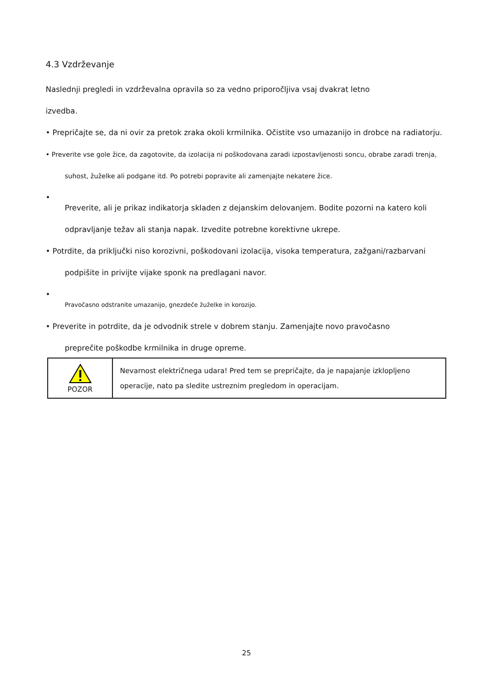4.3 Vzdrževanje
Naslednji pregledi in vzdrževalna opravila so za vedno priporočljiva vsaj dvakrat letno
izvedba.
• Prepričajte se, da ni ovir za pretok zraka okoli krmilnika. Očistite vso umazanijo in drobce na radiatorju.
• Preverite vse gole žice, da zagotovite, da izolacija ni poškodovana zaradi izpostavljenosti soncu, obrabe zaradi trenja,
suhost, žuželke ali podgane itd. Po potrebi popravite ali zamenjajte nekatere žice.
•
Preverite, ali je prikaz indikatorja skladen z dejanskim delovanjem. Bodite pozorni na katero koli
odpravljanje težav ali stanja napak. Izvedite potrebne korektivne ukrepe.
• Potrdite, da priključki niso korozivni, poškodovani izolacija, visoka temperatura, zažgani/razbarvani
podpišite in privijte vijake sponk na predlagani navor.
•
Pravočasno odstranite umazanijo, gnezdeče žuželke in korozijo.
• Preverite in potrdite, da je odvodnik strele v dobrem stanju. Zamenjajte novo pravočasno
preprečite poškodbe krmilnika in druge opreme.
| POZOR | Nevarnost električnega udara! Pred tem se prepričajte, da je napajanje izklopljeno operacije, nato pa sledite ustreznim pregledom in operacijam. |
25